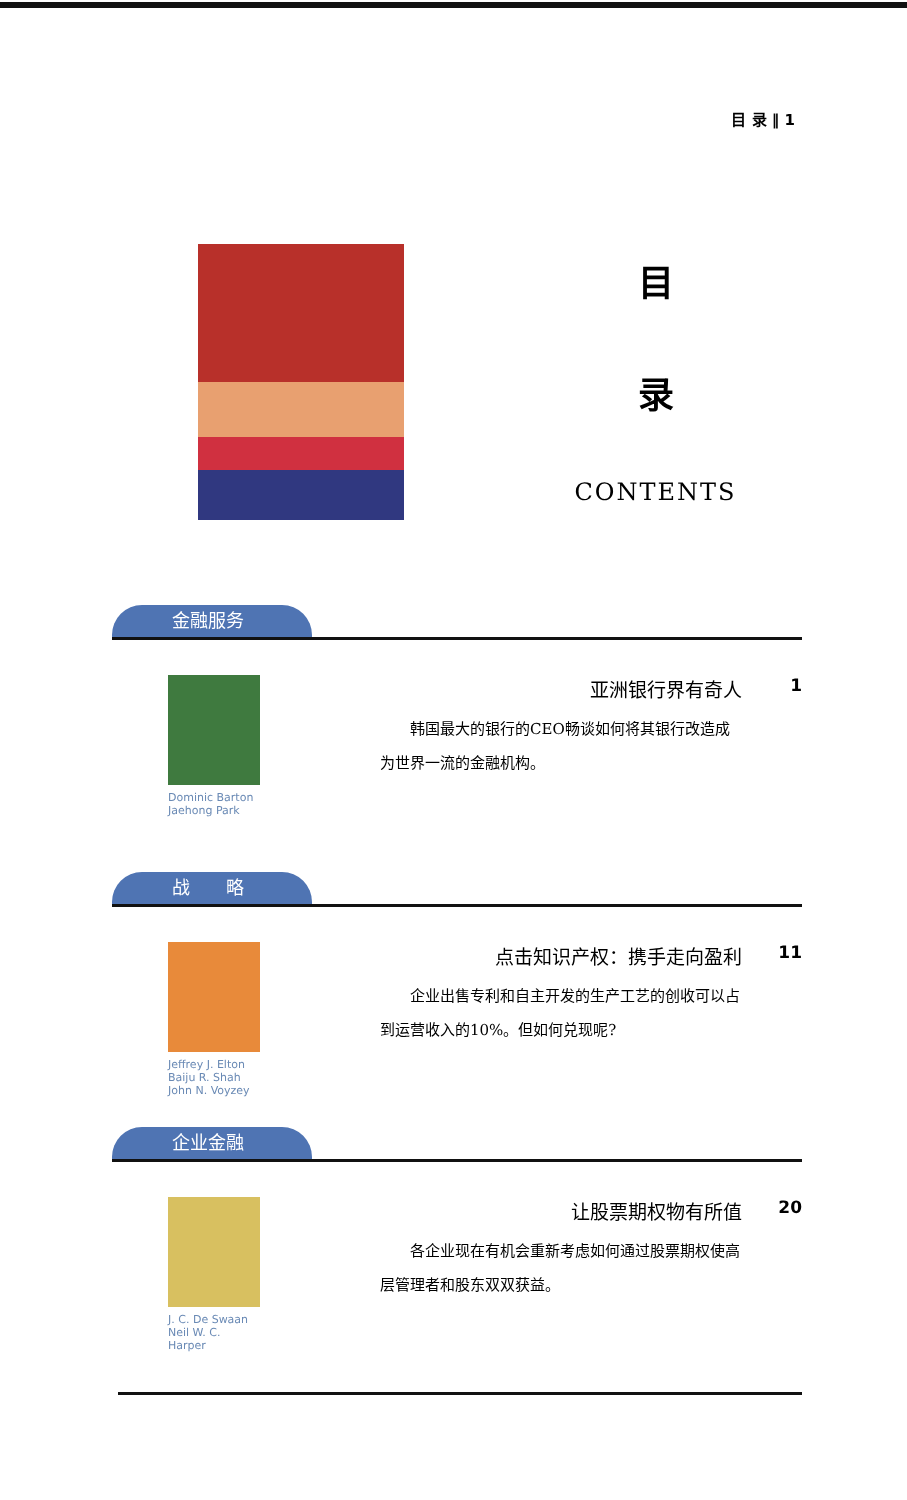目 录 ‖ 1
目
录
CONTENTS
金融服务
Dominic Barton
Jaehong Park
亚洲银行界有奇人
韩国最大的银行的CEO畅谈如何将其银行改造成为世界一流的金融机构。
1
战　　略
Jeffrey J. Elton
Baiju R. Shah
John N. Voyzey
点击知识产权：携手走向盈利
企业出售专利和自主开发的生产工艺的创收可以占到运营收入的10%。但如何兑现呢?
11
企业金融
J. C. De Swaan
Neil W. C. Harper
让股票期权物有所值
各企业现在有机会重新考虑如何通过股票期权使高层管理者和股东双双获益。
20